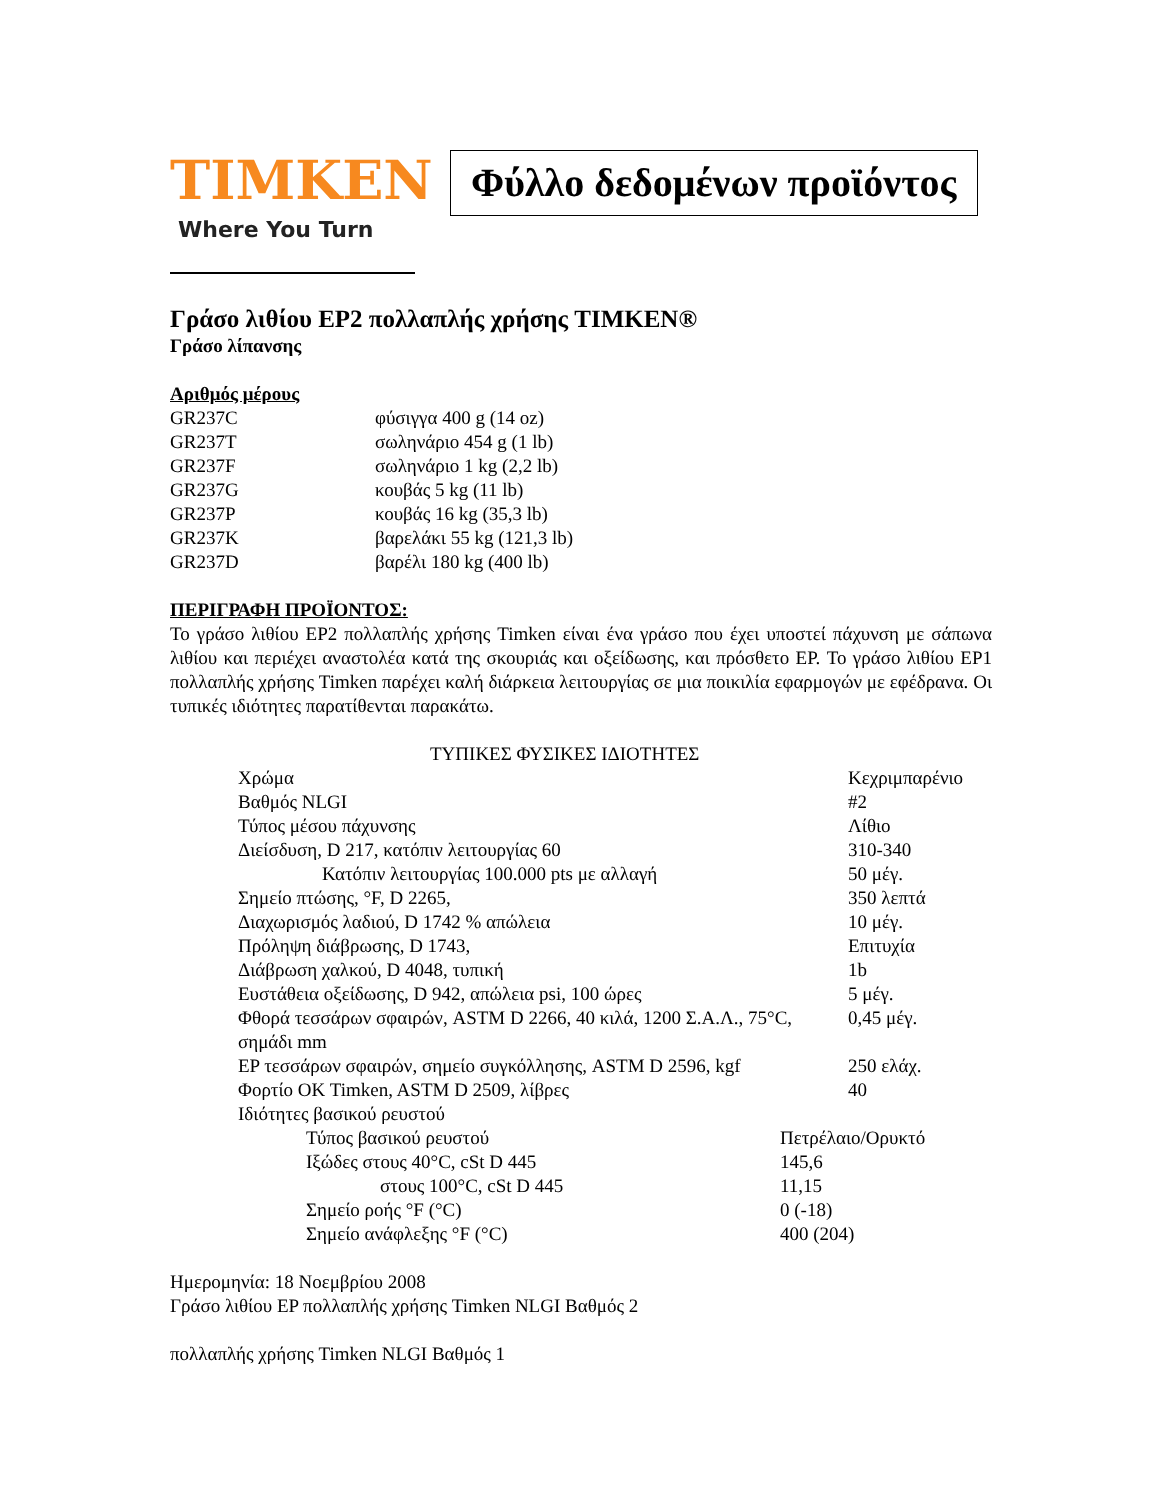TIMKEN
Where You Turn
Φύλλο δεδομένων προϊόντος
Γράσο λιθίου EP2 πολλαπλής χρήσης TIMKEN®
Γράσο λίπανσης
Αριθμός μέρους
| GR237C | φύσιγγα 400 g (14 oz) |
| GR237T | σωληνάριο 454 g (1 lb) |
| GR237F | σωληνάριο 1 kg (2,2 lb) |
| GR237G | κουβάς 5 kg (11 lb) |
| GR237P | κουβάς 16 kg (35,3 lb) |
| GR237K | βαρελάκι 55 kg (121,3 lb) |
| GR237D | βαρέλι 180 kg (400 lb) |
ΠΕΡΙΓΡΑΦΗ ΠΡΟΪΟΝΤΟΣ:
Το γράσο λιθίου EP2 πολλαπλής χρήσης Timken είναι ένα γράσο που έχει υποστεί πάχυνση με σάπωνα λιθίου και περιέχει αναστολέα κατά της σκουριάς και οξείδωσης, και πρόσθετο EP. Το γράσο λιθίου EP1 πολλαπλής χρήσης Timken παρέχει καλή διάρκεια λειτουργίας σε μια ποικιλία εφαρμογών με εφέδρανα. Οι τυπικές ιδιότητες παρατίθενται παρακάτω.
ΤΥΠΙΚΕΣ ΦΥΣΙΚΕΣ ΙΔΙΟΤΗΤΕΣ
| Χρώμα | Κεχριμπαρένιο |
| Βαθμός NLGI | #2 |
| Τύπος μέσου πάχυνσης | Λίθιο |
| Διείσδυση, D 217, κατόπιν λειτουργίας 60 | 310-340 |
| Κατόπιν λειτουργίας 100.000 pts με αλλαγή | 50 μέγ. |
| Σημείο πτώσης, °F, D 2265, | 350 λεπτά |
| Διαχωρισμός λαδιού, D 1742 % απώλεια | 10 μέγ. |
| Πρόληψη διάβρωσης, D 1743, | Επιτυχία |
| Διάβρωση χαλκού, D 4048, τυπική | 1b |
| Ευστάθεια οξείδωσης, D 942, απώλεια psi, 100 ώρες | 5 μέγ. |
| Φθορά τεσσάρων σφαιρών, ASTM D 2266, 40 κιλά, 1200 Σ.Α.Λ., 75°C, σημάδι mm | 0,45 μέγ. |
| EP τεσσάρων σφαιρών, σημείο συγκόλλησης, ASTM D 2596, kgf | 250 ελάχ. |
| Φορτίο OK Timken, ASTM D 2509, λίβρες | 40 |
| Ιδιότητες βασικού ρευστού | |
| Τύπος βασικού ρευστού | Πετρέλαιο/Ορυκτό |
| Ιξώδες στους 40°C, cSt D 445 | 145,6 |
| στους 100°C, cSt D 445 | 11,15 |
| Σημείο ροής °F (°C) | 0 (-18) |
| Σημείο ανάφλεξης °F (°C) | 400 (204) |
Ημερομηνία: 18 Νοεμβρίου 2008
Γράσο λιθίου EP πολλαπλής χρήσης Timken NLGI Βαθμός 2
πολλαπλής χρήσης Timken NLGI Βαθμός 1